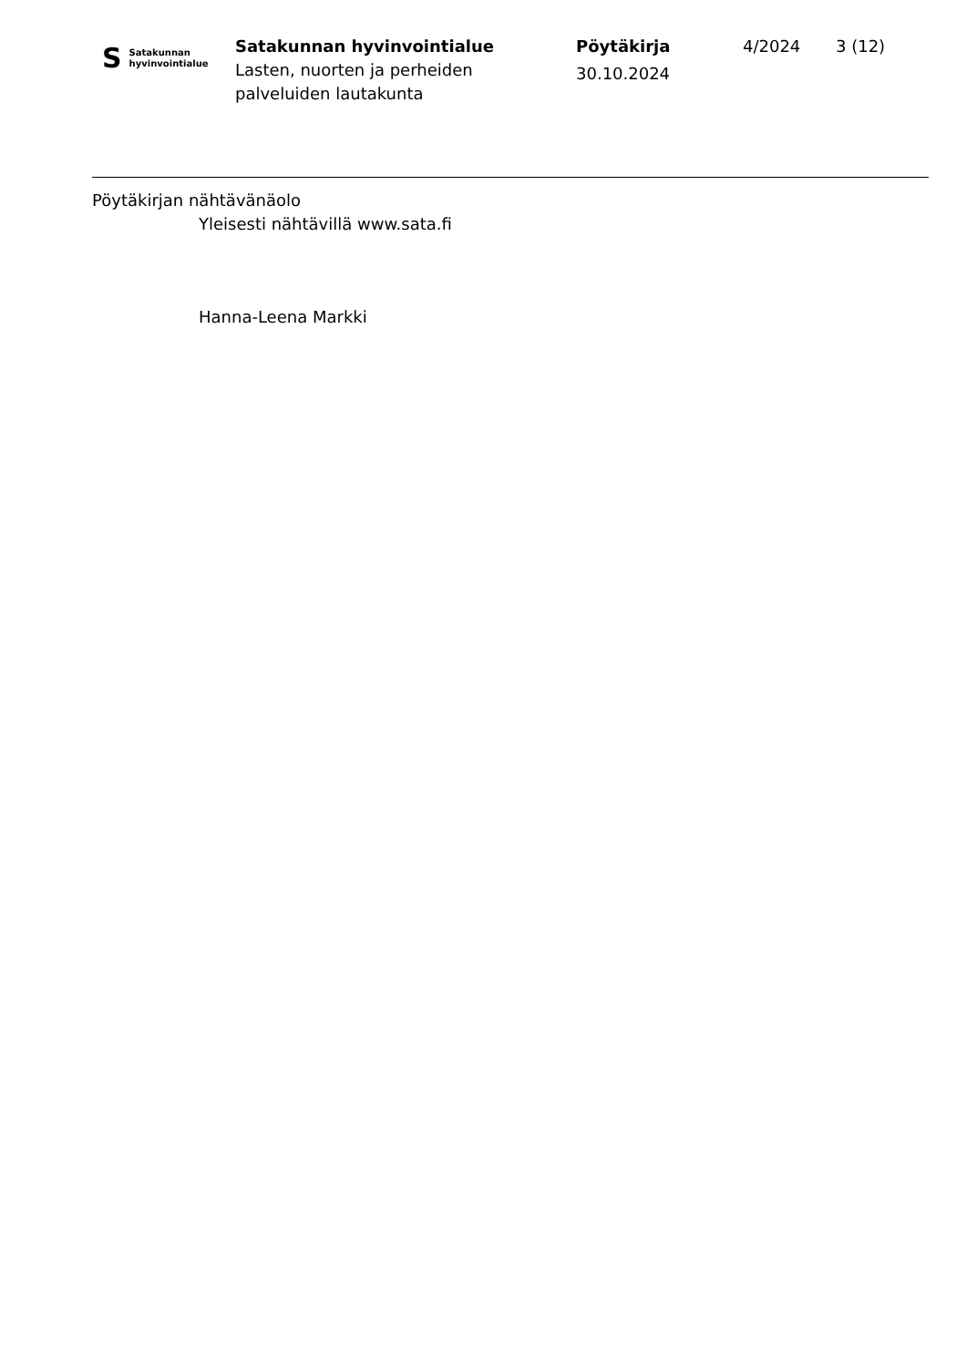S Satakunnan
hyvinvointialue
Satakunnan hyvinvointialue
Lasten, nuorten ja perheiden
palveluiden lautakunta
Pöytäkirja
30.10.2024
4/2024 3 (12)
Pöytäkirjan nähtävänäolo
Yleisesti nähtävillä www.sata.fi
Hanna-Leena Markki